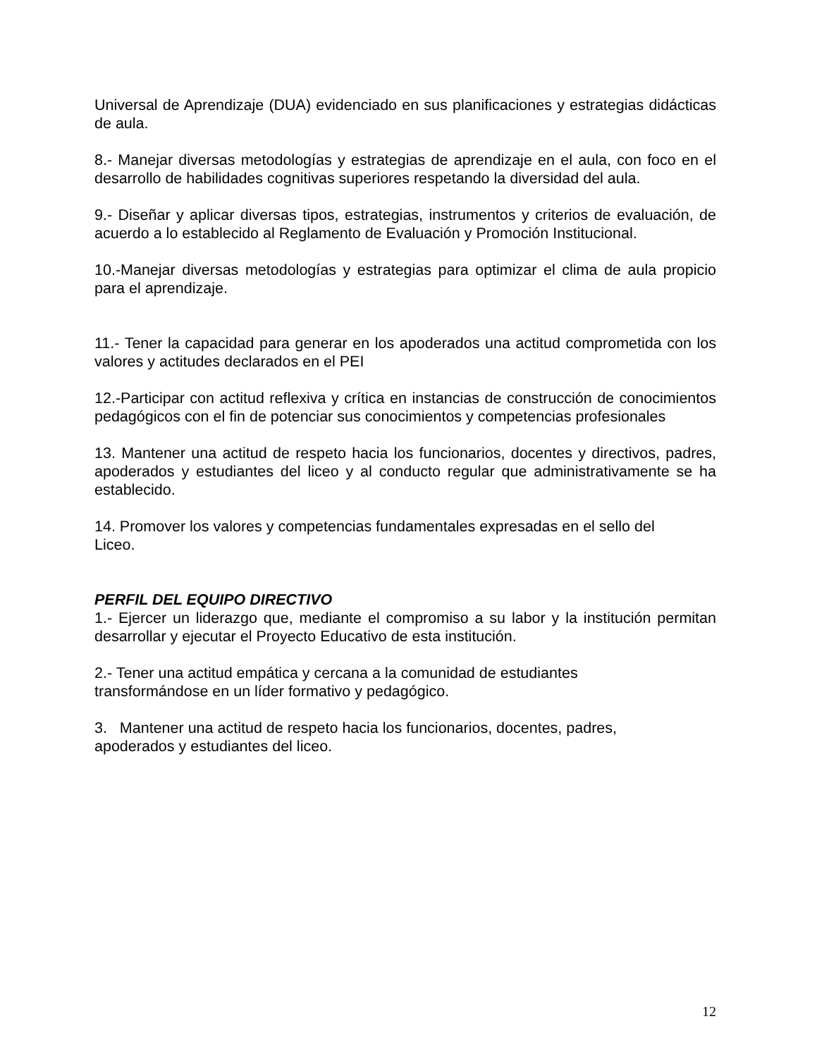Universal de Aprendizaje (DUA) evidenciado en sus planificaciones y estrategias didácticas de aula.
8.- Manejar diversas metodologías y estrategias de aprendizaje en el aula, con foco en el desarrollo de habilidades cognitivas superiores respetando la diversidad del aula.
9.- Diseñar y aplicar diversas tipos, estrategias, instrumentos y criterios de evaluación, de acuerdo a lo establecido al Reglamento de Evaluación y Promoción Institucional.
10.-Manejar diversas metodologías y estrategias para optimizar el clima de aula propicio para el aprendizaje.
11.- Tener la capacidad para generar en los apoderados una actitud comprometida con los valores y actitudes declarados en el PEI
12.-Participar con actitud reflexiva y crítica en instancias de construcción de conocimientos pedagógicos con el fin de potenciar sus conocimientos y competencias profesionales
13. Mantener una actitud de respeto hacia los funcionarios, docentes y directivos, padres, apoderados y estudiantes del liceo y al conducto regular que administrativamente se ha establecido.
14. Promover los valores y competencias fundamentales expresadas en el sello del
Liceo.
PERFIL DEL EQUIPO DIRECTIVO
1.- Ejercer un liderazgo que, mediante el compromiso a su labor y la institución permitan desarrollar y ejecutar el Proyecto Educativo de esta institución.
2.- Tener una actitud empática y cercana a la comunidad de estudiantes
transformándose en un líder formativo y pedagógico.
3. Mantener una actitud de respeto hacia los funcionarios, docentes, padres,
apoderados y estudiantes del liceo.
12